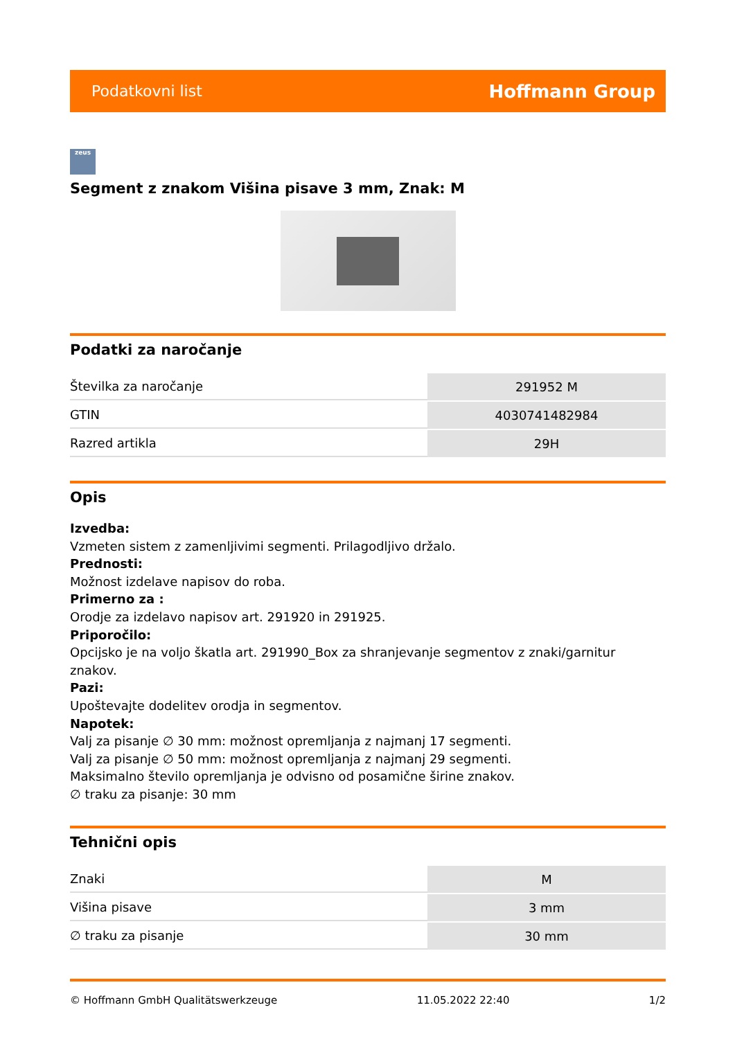Podatkovni list Hoffmann Group
zeus
Segment z znakom Višina pisave 3 mm, Znak: M
Podatki za naročanje
| Številka za naročanje | 291952 M |
| GTIN | 4030741482984 |
| Razred artikla | 29H |
Opis
Izvedba:
Vzmeten sistem z zamenljivimi segmenti. Prilagodljivo držalo.
Prednosti:
Možnost izdelave napisov do roba.
Primerno za :
Orodje za izdelavo napisov art. 291920 in 291925.
Priporočilo:
Opcijsko je na voljo škatla art. 291990_Box za shranjevanje segmentov z znaki/garnitur znakov.
Pazi:
Upoštevajte dodelitev orodja in segmentov.
Napotek:
Valj za pisanje ∅ 30 mm: možnost opremljanja z najmanj 17 segmenti.
Valj za pisanje ∅ 50 mm: možnost opremljanja z najmanj 29 segmenti.
Maksimalno število opremljanja je odvisno od posamične širine znakov.
∅ traku za pisanje: 30 mm
Tehnični opis
| Znaki | M |
| Višina pisave | 3 mm |
| ∅ traku za pisanje | 30 mm |
© Hoffmann GmbH Qualitätswerkzeuge 11.05.2022 22:40 1/2